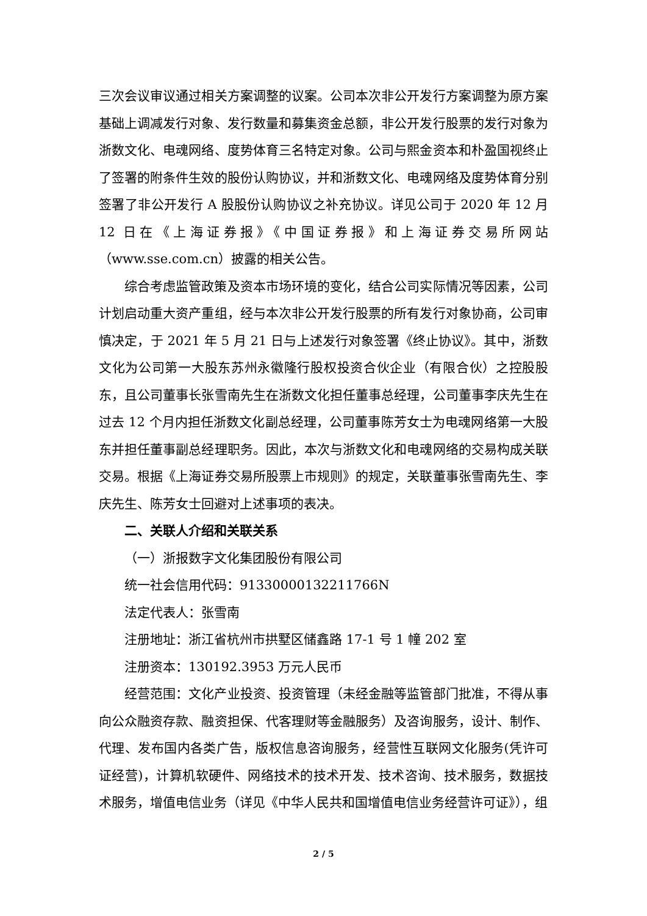三次会议审议通过相关方案调整的议案。公司本次非公开发行方案调整为原方案基础上调减发行对象、发行数量和募集资金总额，非公开发行股票的发行对象为浙数文化、电魂网络、度势体育三名特定对象。公司与熙金资本和朴盈国视终止了签署的附条件生效的股份认购协议，并和浙数文化、电魂网络及度势体育分别签署了非公开发行 A 股股份认购协议之补充协议。详见公司于 2020 年 12 月 12 日在《上海证券报》《中国证券报》和上海证券交易所网站（www.sse.com.cn）披露的相关公告。
综合考虑监管政策及资本市场环境的变化，结合公司实际情况等因素，公司计划启动重大资产重组，经与本次非公开发行股票的所有发行对象协商，公司审慎决定，于 2021 年 5 月 21 日与上述发行对象签署《终止协议》。其中，浙数文化为公司第一大股东苏州永徽隆行股权投资合伙企业（有限合伙）之控股股东，且公司董事长张雪南先生在浙数文化担任董事总经理，公司董事李庆先生在过去 12 个月内担任浙数文化副总经理，公司董事陈芳女士为电魂网络第一大股东并担任董事副总经理职务。因此，本次与浙数文化和电魂网络的交易构成关联交易。根据《上海证券交易所股票上市规则》的规定，关联董事张雪南先生、李庆先生、陈芳女士回避对上述事项的表决。
二、关联人介绍和关联关系
（一）浙报数字文化集团股份有限公司
统一社会信用代码：91330000132211766N
法定代表人：张雪南
注册地址：浙江省杭州市拱墅区储鑫路 17-1 号 1 幢 202 室
注册资本：130192.3953 万元人民币
经营范围：文化产业投资、投资管理（未经金融等监管部门批准，不得从事向公众融资存款、融资担保、代客理财等金融服务）及咨询服务，设计、制作、代理、发布国内各类广告，版权信息咨询服务，经营性互联网文化服务(凭许可证经营)，计算机软硬件、网络技术的技术开发、技术咨询、技术服务，数据技术服务，增值电信业务（详见《中华人民共和国增值电信业务经营许可证》），组
2 / 5